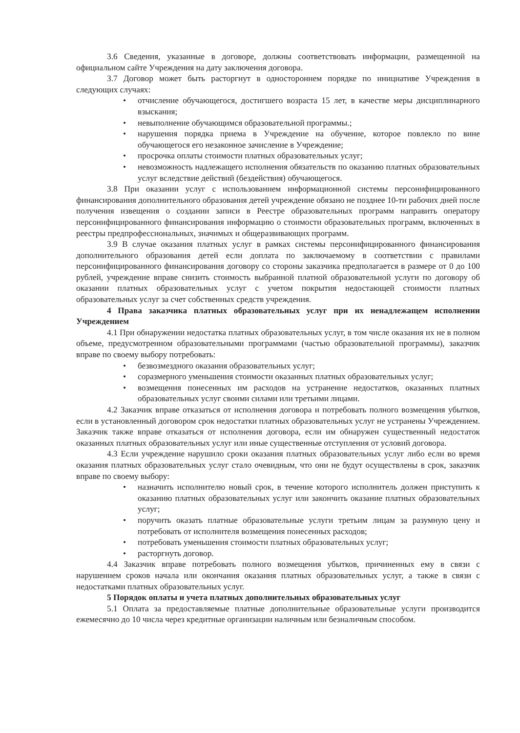3.6 Сведения, указанные в договоре, должны соответствовать информации, размещенной на официальном сайте Учреждения на дату заключения договора.
3.7 Договор может быть расторгнут в одностороннем порядке по инициативе Учреждения в следующих случаях:
• отчисление обучающегося, достигшего возраста 15 лет, в качестве меры дисциплинарного взыскания;
• невыполнение обучающимся образовательной программы.;
• нарушения порядка приема в Учреждение на обучение, которое повлекло по вине обучающегося его незаконное зачисление в Учреждение;
• просрочка оплаты стоимости платных образовательных услуг;
• невозможность надлежащего исполнения обязательств по оказанию платных образовательных услуг вследствие действий (бездействия) обучающегося.
3.8 При оказании услуг с использованием информационной системы персонифицированного финансирования дополнительного образования детей учреждение обязано не позднее 10-ти рабочих дней после получения извещения о создании записи в Реестре образовательных программ направить оператору персонифицированного финансирования информацию о стоимости образовательных программ, включенных в реестры предпрофессиональных, значимых и общеразвивающих программ.
3.9 В случае оказания платных услуг в рамках системы персонифицированного финансирования дополнительного образования детей если доплата по заключаемому в соответствии с правилами персонифицированного финансирования договору со стороны заказчика предполагается в размере от 0 до 100 рублей, учреждение вправе снизить стоимость выбранной платной образовательной услуги по договору об оказании платных образовательных услуг с учетом покрытия недостающей стоимости платных образовательных услуг за счет собственных средств учреждения.
4 Права заказчика платных образовательных услуг при их ненадлежащем исполнении Учреждением
4.1 При обнаружении недостатка платных образовательных услуг, в том числе оказания их не в полном объеме, предусмотренном образовательными программами (частью образовательной программы), заказчик вправе по своему выбору потребовать:
• безвозмездного оказания образовательных услуг;
• соразмерного уменьшения стоимости оказанных платных образовательных услуг;
• возмещения понесенных им расходов на устранение недостатков, оказанных платных образовательных услуг своими силами или третьими лицами.
4.2 Заказчик вправе отказаться от исполнения договора и потребовать полного возмещения убытков, если в установленный договором срок недостатки платных образовательных услуг не устранены Учреждением. Заказчик также вправе отказаться от исполнения договора, если им обнаружен существенный недостаток оказанных платных образовательных услуг или иные существенные отступления от условий договора.
4.3 Если учреждение нарушило сроки оказания платных образовательных услуг либо если во время оказания платных образовательных услуг стало очевидным, что они не будут осуществлены в срок, заказчик вправе по своему выбору:
• назначить исполнителю новый срок, в течение которого исполнитель должен приступить к оказанию платных образовательных услуг или закончить оказание платных образовательных услуг;
• поручить оказать платные образовательные услуги третьим лицам за разумную цену и потребовать от исполнителя возмещения понесенных расходов;
• потребовать уменьшения стоимости платных образовательных услуг;
• расторгнуть договор.
4.4 Заказчик вправе потребовать полного возмещения убытков, причиненных ему в связи с нарушением сроков начала или окончания оказания платных образовательных услуг, а также в связи с недостатками платных образовательных услуг.
5 Порядок оплаты и учета платных дополнительных образовательных услуг
5.1 Оплата за предоставляемые платные дополнительные образовательные услуги производится ежемесячно до 10 числа через кредитные организации наличным или безналичным способом.